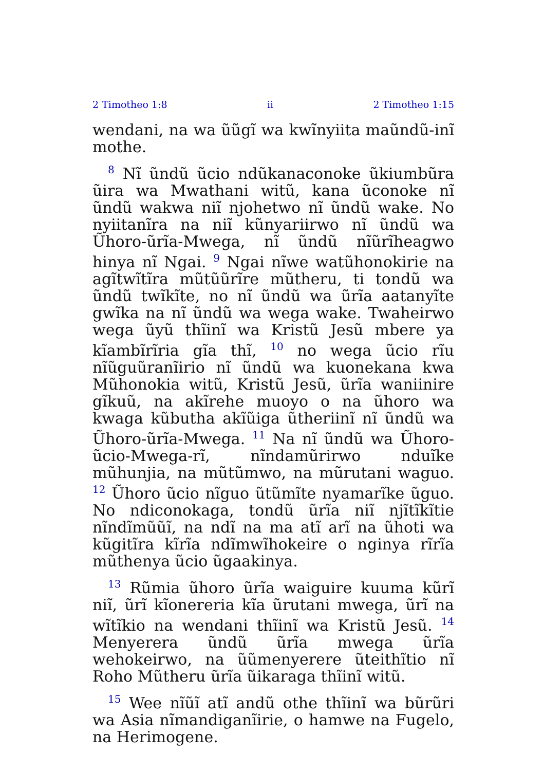2 Timotheo 1:8 ii 2 Timotheo 1:15
wendani, na wa ũũgĩ wa kwĩnyiita maũndũ-inĩ mothe.
<sup>8</sup> Nĩ ũndũ ũcio ndũkanaconoke ũkiumbũra ũira wa Mwathani witũ, kana ũconoke nĩ ũndũ wakwa niĩ njohetwo nĩ ũndũ wake. No nyiitanĩra na niĩ kũnyariirwo nĩ ũndũ wa Ũhoro-ũrĩa-Mwega, nĩ ũndũ nĩũrĩheagwo hinya nĩ Ngai. <sup>9</sup> Ngai nĩwe watũhonokirie na agĩtwĩtĩra mũtũũrĩre mũtheru, ti tondũ wa ũndũ twĩkĩte, no nĩ ũndũ wa ũrĩa aatanyĩte gwĩka na nĩ ũndũ wa wega wake. Twaheirwo wega ũyũ thĩinĩ wa Kristũ Jesũ mbere ya kĩambĩrĩria gĩa thĩ, <sup>10</sup> no wega ũcio rĩu nĩũguũranĩirio nĩ ũndũ wa kuonekana kwa Mũhonokia witũ, Kristũ Jesũ, ũrĩa waniinire gĩkuũ, na akĩrehe muoyo o na ũhoro wa kwaga kũbutha akĩũiga ũtheriinĩ nĩ ũndũ wa Ũhoro-ũrĩa-Mwega. <sup>11</sup> Na nĩ ũndũ wa Ũhoro-ũcio-Mwega-rĩ, nĩndamũrirwo nduĩke mũhunjia, na mũtũmwo, na mũrutani waguo. <sup>12</sup> Ũhoro ũcio nĩguo ũtũmĩte nyamarĩke ũguo. No ndiconokaga, tondũ ũrĩa niĩ njĩtĩkĩtie nĩndĩmũũĩ, na ndĩ na ma atĩ arĩ na ũhoti wa kũgitĩra kĩrĩa ndĩmwĩhokeire o nginya rĩrĩa mũthenya ũcio ũgaakinya.
<sup>13</sup> Rũmia ũhoro ũrĩa waiguire kuuma kũrĩ niĩ, ũrĩ kĩonereria kĩa ũrutani mwega, ũrĩ na wĩtĩkio na wendani thĩinĩ wa Kristũ Jesũ. <sup>14</sup> Menyerera ũndũ ũrĩa mwega ũrĩa wehokeirwo, na ũũmenyerere ũteithĩtio nĩ Roho Mũtheru ũrĩa ũikaraga thĩinĩ witũ.
<sup>15</sup> Wee nĩũĩ atĩ andũ othe thĩinĩ wa bũrũri wa Asia nĩmandiganĩirie, o hamwe na Fugelo, na Herimogene.